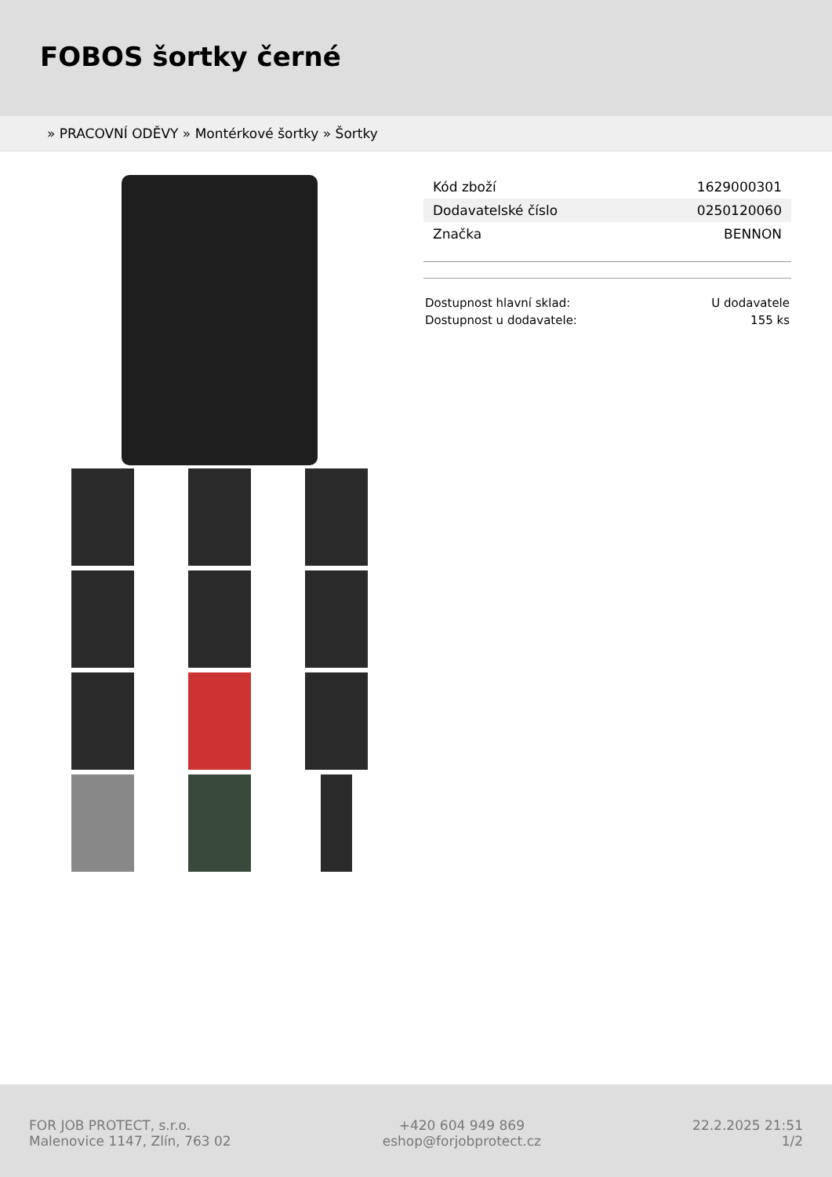FOBOS šortky černé
» PRACOVNÍ ODĚVY » Montérkové šortky » Šortky
| Kód zboží | 1629000301 |
| Dodavatelské číslo | 0250120060 |
| Značka | BENNON |
| Dostupnost hlavní sklad: | U dodavatele |
| Dostupnost u dodavatele: | 155 ks |
FOR JOB PROTECT, s.r.o.
Malenovice 1147, Zlín, 763 02
+420 604 949 869
eshop@forjobprotect.cz
22.2.2025 21:51
1/2